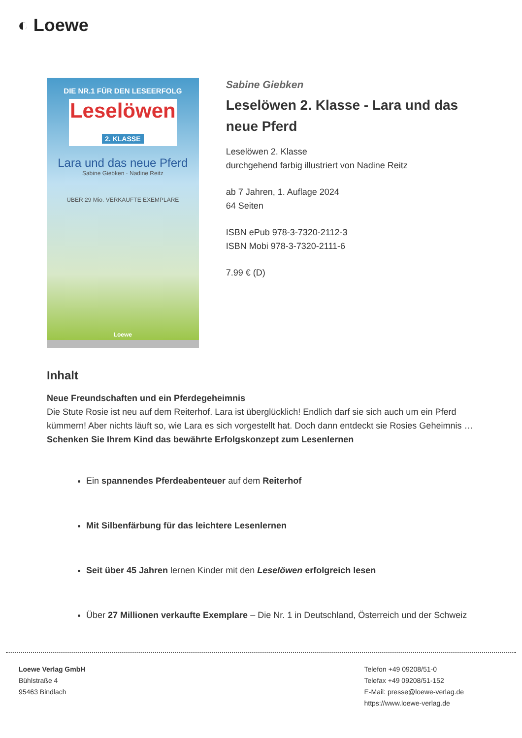◐ Loewe
DIE NR.1 FÜR DEN LESEERFOLG
Leselöwen
2. KLASSE
Lara und das neue Pferd
Sabine Giebken · Nadine Reitz
ÜBER 29 Mio. VERKAUFTE EXEMPLARE
Loewe
Sabine Giebken
Leselöwen 2. Klasse - Lara und das neue Pferd
Leselöwen 2. Klasse
durchgehend farbig illustriert von Nadine Reitz
ab 7 Jahren, 1. Auflage 2024
64 Seiten
ISBN ePub 978-3-7320-2112-3
ISBN Mobi 978-3-7320-2111-6
7.99 € (D)
Inhalt
Neue Freundschaften und ein Pferdegeheimnis
Die Stute Rosie ist neu auf dem Reiterhof. Lara ist überglücklich! Endlich darf sie sich auch um ein Pferd kümmern! Aber nichts läuft so, wie Lara es sich vorgestellt hat. Doch dann entdeckt sie Rosies Geheimnis …
Schenken Sie Ihrem Kind das bewährte Erfolgskonzept zum Lesenlernen
Ein spannendes Pferdeabenteuer auf dem Reiterhof
Mit Silbenfärbung für das leichtere Lesenlernen
Seit über 45 Jahren lernen Kinder mit den Leselöwen erfolgreich lesen
Über 27 Millionen verkaufte Exemplare – Die Nr. 1 in Deutschland, Österreich und der Schweiz
Loewe Verlag GmbH
Bühlstraße 4
95463 Bindlach
Telefon +49 09208/51-0
Telefax +49 09208/51-152
E-Mail: presse@loewe-verlag.de
https://www.loewe-verlag.de